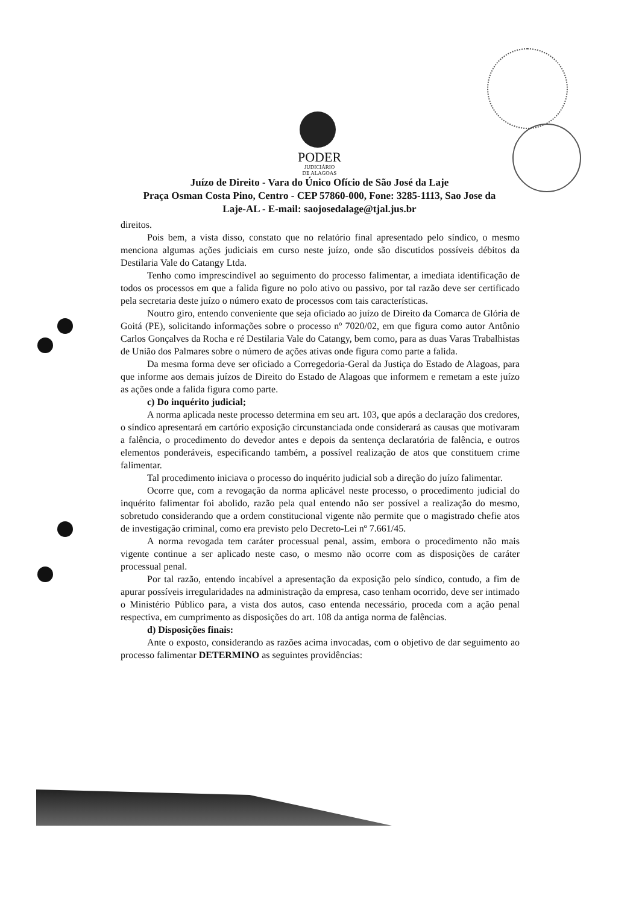PODER
JUDICIÁRIO
DE ALAGOAS
Juízo de Direito - Vara do Único Ofício de São José da Laje
Praça Osman Costa Pino, Centro - CEP 57860-000, Fone: 3285-1113, Sao Jose da
Laje-AL - E-mail: saojosedalage@tjal.jus.br
direitos.
Pois bem, a vista disso, constato que no relatório final apresentado pelo síndico, o mesmo menciona algumas ações judiciais em curso neste juízo, onde são discutidos possíveis débitos da Destilaria Vale do Catangy Ltda.
Tenho como imprescindível ao seguimento do processo falimentar, a imediata identificação de todos os processos em que a falida figure no polo ativo ou passivo, por tal razão deve ser certificado pela secretaria deste juízo o número exato de processos com tais características.
Noutro giro, entendo conveniente que seja oficiado ao juízo de Direito da Comarca de Glória de Goitá (PE), solicitando informações sobre o processo nº 7020/02, em que figura como autor Antônio Carlos Gonçalves da Rocha e ré Destilaria Vale do Catangy, bem como, para as duas Varas Trabalhistas de União dos Palmares sobre o número de ações ativas onde figura como parte a falida.
Da mesma forma deve ser oficiado a Corregedoria-Geral da Justiça do Estado de Alagoas, para que informe aos demais juízos de Direito do Estado de Alagoas que informem e remetam a este juízo as ações onde a falida figura como parte.
c) Do inquérito judicial;
A norma aplicada neste processo determina em seu art. 103, que após a declaração dos credores, o síndico apresentará em cartório exposição circunstanciada onde considerará as causas que motivaram a falência, o procedimento do devedor antes e depois da sentença declaratória de falência, e outros elementos ponderáveis, especificando também, a possível realização de atos que constituem crime falimentar.
Tal procedimento iniciava o processo do inquérito judicial sob a direção do juízo falimentar.
Ocorre que, com a revogação da norma aplicável neste processo, o procedimento judicial do inquérito falimentar foi abolido, razão pela qual entendo não ser possível a realização do mesmo, sobretudo considerando que a ordem constitucional vigente não permite que o magistrado chefie atos de investigação criminal, como era previsto pelo Decreto-Lei nº 7.661/45.
A norma revogada tem caráter processual penal, assim, embora o procedimento não mais vigente continue a ser aplicado neste caso, o mesmo não ocorre com as disposições de caráter processual penal.
Por tal razão, entendo incabível a apresentação da exposição pelo síndico, contudo, a fim de apurar possíveis irregularidades na administração da empresa, caso tenham ocorrido, deve ser intimado o Ministério Público para, a vista dos autos, caso entenda necessário, proceda com a ação penal respectiva, em cumprimento as disposições do art. 108 da antiga norma de falências.
d) Disposições finais:
Ante o exposto, considerando as razões acima invocadas, com o objetivo de dar seguimento ao processo falimentar DETERMINO as seguintes providências: